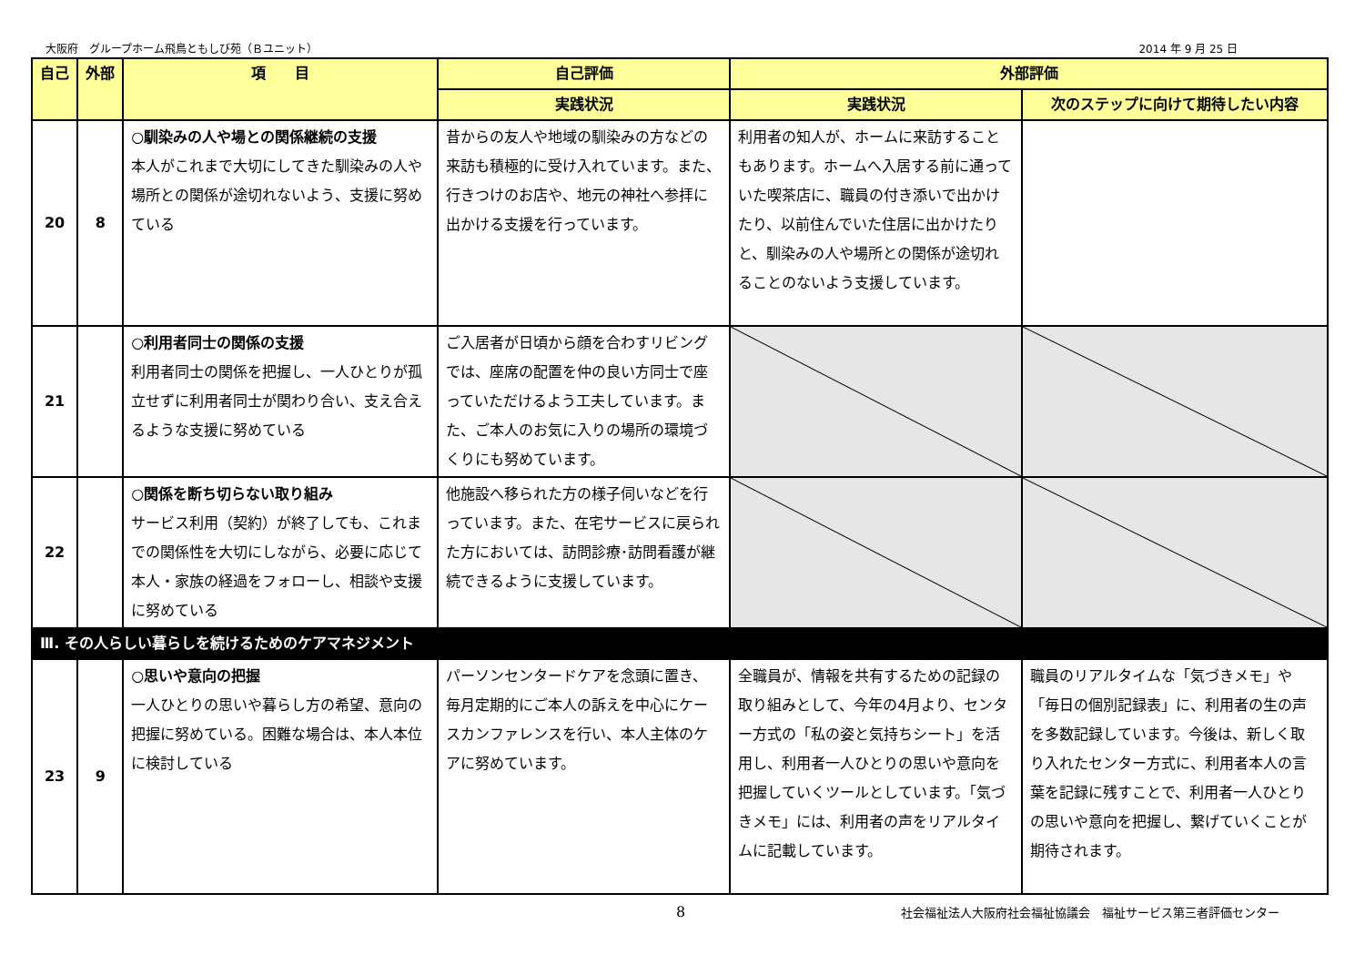大阪府　グループホーム飛鳥ともしび苑（Ｂユニット） 2014 年 9 月 25 日
| 自己 | 外部 | 項 目 | 自己評価 | 外部評価 | |
| --- | --- | --- | --- | --- | --- |
| | | | 実践状況 | 実践状況 | 次のステップに向けて期待したい内容 |
| 20 | 8 | ○馴染みの人や場との関係継続の支援 本人がこれまで大切にしてきた馴染みの人や場所との関係が途切れないよう、支援に努めている | 昔からの友人や地域の馴染みの方などの来訪も積極的に受け入れています。また、行きつけのお店や、地元の神社へ参拝に出かける支援を行っています。 | 利用者の知人が、ホームに来訪することもあります。ホームへ入居する前に通っていた喫茶店に、職員の付き添いで出かけたり、以前住んでいた住居に出かけたりと、馴染みの人や場所との関係が途切れることのないよう支援しています。 | |
| 21 | | ○利用者同士の関係の支援 利用者同士の関係を把握し、一人ひとりが孤立せずに利用者同士が関わり合い、支え合えるような支援に努めている | ご入居者が日頃から顔を合わすリビングでは、座席の配置を仲の良い方同士で座っていただけるよう工夫しています。また、ご本人のお気に入りの場所の環境づくりにも努めています。 | | |
| 22 | | ○関係を断ち切らない取り組み サービス利用（契約）が終了しても、これまでの関係性を大切にしながら、必要に応じて本人・家族の経過をフォローし、相談や支援に努めている | 他施設へ移られた方の様子伺いなどを行っています。また、在宅サービスに戻られた方においては、訪問診療･訪問看護が継続できるように支援しています。 | | |
| Ⅲ. その人らしい暮らしを続けるためのケアマネジメント | | | | | |
| 23 | 9 | ○思いや意向の把握 一人ひとりの思いや暮らし方の希望、意向の把握に努めている。困難な場合は、本人本位に検討している | パーソンセンタードケアを念頭に置き、毎月定期的にご本人の訴えを中心にケースカンファレンスを行い、本人主体のケアに努めています。 | 全職員が、情報を共有するための記録の取り組みとして、今年の4月より、センター方式の「私の姿と気持ちシート」を活用し、利用者一人ひとりの思いや意向を把握していくツールとしています。「気づきメモ」には、利用者の声をリアルタイムに記載しています。 | 職員のリアルタイムな「気づきメモ」や「毎日の個別記録表」に、利用者の生の声を多数記録しています。今後は、新しく取り入れたセンター方式に、利用者本人の言葉を記録に残すことで、利用者一人ひとりの思いや意向を把握し、繋げていくことが期待されます。 |
8 社会福祉法人大阪府社会福祉協議会　福祉サービス第三者評価センター